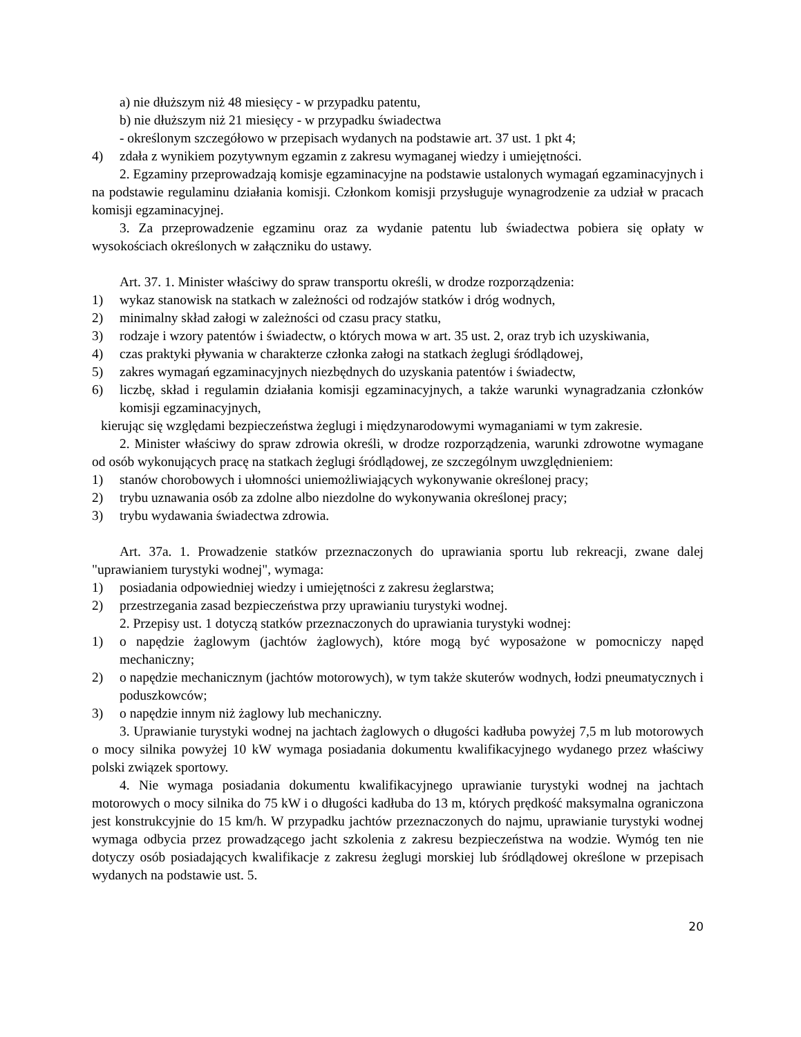a) nie dłuższym niż 48 miesięcy - w przypadku patentu,
b) nie dłuższym niż 21 miesięcy - w przypadku świadectwa
- określonym szczegółowo w przepisach wydanych na podstawie art. 37 ust. 1 pkt 4;
4) zdała z wynikiem pozytywnym egzamin z zakresu wymaganej wiedzy i umiejętności.
2. Egzaminy przeprowadzają komisje egzaminacyjne na podstawie ustalonych wymagań egzaminacyjnych i na podstawie regulaminu działania komisji. Członkom komisji przysługuje wynagrodzenie za udział w pracach komisji egzaminacyjnej.
3. Za przeprowadzenie egzaminu oraz za wydanie patentu lub świadectwa pobiera się opłaty w wysokościach określonych w załączniku do ustawy.
Art. 37. 1. Minister właściwy do spraw transportu określi, w drodze rozporządzenia:
1) wykaz stanowisk na statkach w zależności od rodzajów statków i dróg wodnych,
2) minimalny skład załogi w zależności od czasu pracy statku,
3) rodzaje i wzory patentów i świadectw, o których mowa w art. 35 ust. 2, oraz tryb ich uzyskiwania,
4) czas praktyki pływania w charakterze członka załogi na statkach żeglugi śródlądowej,
5) zakres wymagań egzaminacyjnych niezbędnych do uzyskania patentów i świadectw,
6) liczbę, skład i regulamin działania komisji egzaminacyjnych, a także warunki wynagradzania członków komisji egzaminacyjnych,
kierując się względami bezpieczeństwa żeglugi i międzynarodowymi wymaganiami w tym zakresie.
2. Minister właściwy do spraw zdrowia określi, w drodze rozporządzenia, warunki zdrowotne wymagane od osób wykonujących pracę na statkach żeglugi śródlądowej, ze szczególnym uwzględnieniem:
1) stanów chorobowych i ułomności uniemożliwiających wykonywanie określonej pracy;
2) trybu uznawania osób za zdolne albo niezdolne do wykonywania określonej pracy;
3) trybu wydawania świadectwa zdrowia.
Art. 37a. 1. Prowadzenie statków przeznaczonych do uprawiania sportu lub rekreacji, zwane dalej "uprawianiem turystyki wodnej", wymaga:
1) posiadania odpowiedniej wiedzy i umiejętności z zakresu żeglarstwa;
2) przestrzegania zasad bezpieczeństwa przy uprawianiu turystyki wodnej.
2. Przepisy ust. 1 dotyczą statków przeznaczonych do uprawiania turystyki wodnej:
1) o napędzie żaglowym (jachtów żaglowych), które mogą być wyposażone w pomocniczy napęd mechaniczny;
2) o napędzie mechanicznym (jachtów motorowych), w tym także skuterów wodnych, łodzi pneumatycznych i poduszkowców;
3) o napędzie innym niż żaglowy lub mechaniczny.
3. Uprawianie turystyki wodnej na jachtach żaglowych o długości kadłuba powyżej 7,5 m lub motorowych o mocy silnika powyżej 10 kW wymaga posiadania dokumentu kwalifikacyjnego wydanego przez właściwy polski związek sportowy.
4. Nie wymaga posiadania dokumentu kwalifikacyjnego uprawianie turystyki wodnej na jachtach motorowych o mocy silnika do 75 kW i o długości kadłuba do 13 m, których prędkość maksymalna ograniczona jest konstrukcyjnie do 15 km/h. W przypadku jachtów przeznaczonych do najmu, uprawianie turystyki wodnej wymaga odbycia przez prowadzącego jacht szkolenia z zakresu bezpieczeństwa na wodzie. Wymóg ten nie dotyczy osób posiadających kwalifikacje z zakresu żeglugi morskiej lub śródlądowej określone w przepisach wydanych na podstawie ust. 5.
20